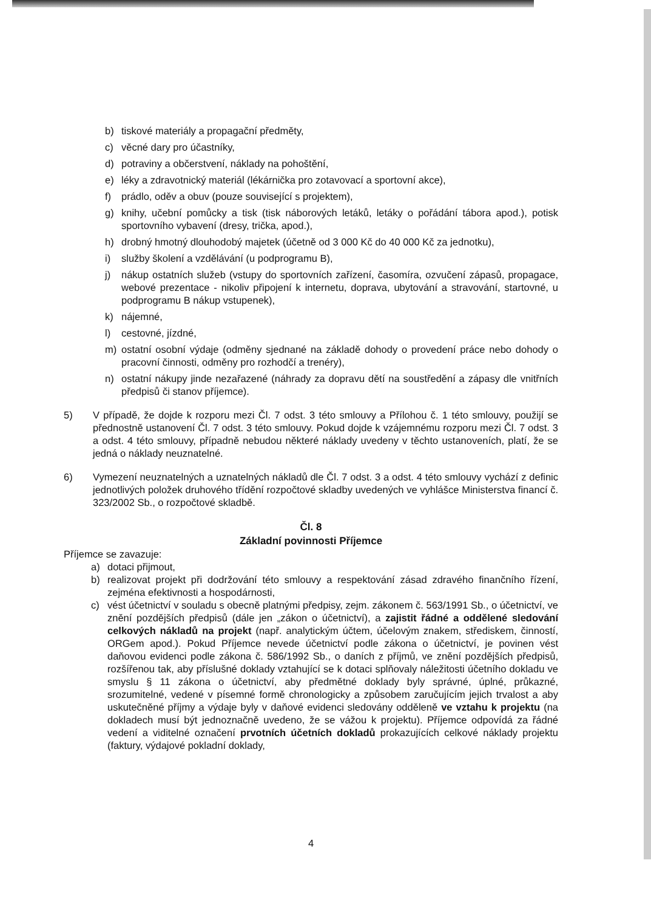b) tiskové materiály a propagační předměty,
c) věcné dary pro účastníky,
d) potraviny a občerstvení, náklady na pohoštění,
e) léky a zdravotnický materiál (lékárnička pro zotavovací a sportovní akce),
f) prádlo, oděv a obuv (pouze související s projektem),
g) knihy, učební pomůcky a tisk (tisk náborových letáků, letáky o pořádání tábora apod.), potisk sportovního vybavení (dresy, trička, apod.),
h) drobný hmotný dlouhodobý majetek (účetně od 3 000 Kč do 40 000 Kč za jednotku),
i) služby školení a vzdělávání (u podprogramu B),
j) nákup ostatních služeb (vstupy do sportovních zařízení, časomíra, ozvučení zápasů, propagace, webové prezentace - nikoliv připojení k internetu, doprava, ubytování a stravování, startovné, u podprogramu B nákup vstupenek),
k) nájemné,
l) cestovné, jízdné,
m) ostatní osobní výdaje (odměny sjednané na základě dohody o provedení práce nebo dohody o pracovní činnosti, odměny pro rozhodčí a trenéry),
n) ostatní nákupy jinde nezařazené (náhrady za dopravu dětí na soustředění a zápasy dle vnitřních předpisů či stanov příjemce).
5) V případě, že dojde k rozporu mezi Čl. 7 odst. 3 této smlouvy a Přílohou č. 1 této smlouvy, použijí se přednostně ustanovení Čl. 7 odst. 3 této smlouvy. Pokud dojde k vzájemnému rozporu mezi Čl. 7 odst. 3 a odst. 4 této smlouvy, případně nebudou některé náklady uvedeny v těchto ustanoveních, platí, že se jedná o náklady neuznatelné.
6) Vymezení neuznatelných a uznatelných nákladů dle Čl. 7 odst. 3 a odst. 4 této smlouvy vychází z definic jednotlivých položek druhového třídění rozpočtové skladby uvedených ve vyhlášce Ministerstva financí č. 323/2002 Sb., o rozpočtové skladbě.
Čl. 8
Základní povinnosti Příjemce
Příjemce se zavazuje:
a) dotaci přijmout,
b) realizovat projekt při dodržování této smlouvy a respektování zásad zdravého finančního řízení, zejména efektivnosti a hospodárnosti,
c) vést účetnictví v souladu s obecně platnými předpisy, zejm. zákonem č. 563/1991 Sb., o účetnictví, ve znění pozdějších předpisů (dále jen „zákon o účetnictví), a zajistit řádné a oddělené sledování celkových nákladů na projekt (např. analytickým účtem, účelovým znakem, střediskem, činností, ORGem apod.). Pokud Příjemce nevede účetnictví podle zákona o účetnictví, je povinen vést daňovou evidenci podle zákona č. 586/1992 Sb., o daních z příjmů, ve znění pozdějších předpisů, rozšířenou tak, aby příslušné doklady vztahující se k dotaci splňovaly náležitosti účetního dokladu ve smyslu § 11 zákona o účetnictví, aby předmětné doklady byly správné, úplné, průkazné, srozumitelné, vedené v písemné formě chronologicky a způsobem zaručujícím jejich trvalost a aby uskutečněné příjmy a výdaje byly v daňové evidenci sledovány odděleně ve vztahu k projektu (na dokladech musí být jednoznačně uvedeno, že se vážou k projektu). Příjemce odpovídá za řádné vedení a viditelné označení prvotních účetních dokladů prokazujících celkové náklady projektu (faktury, výdajové pokladní doklady,
4